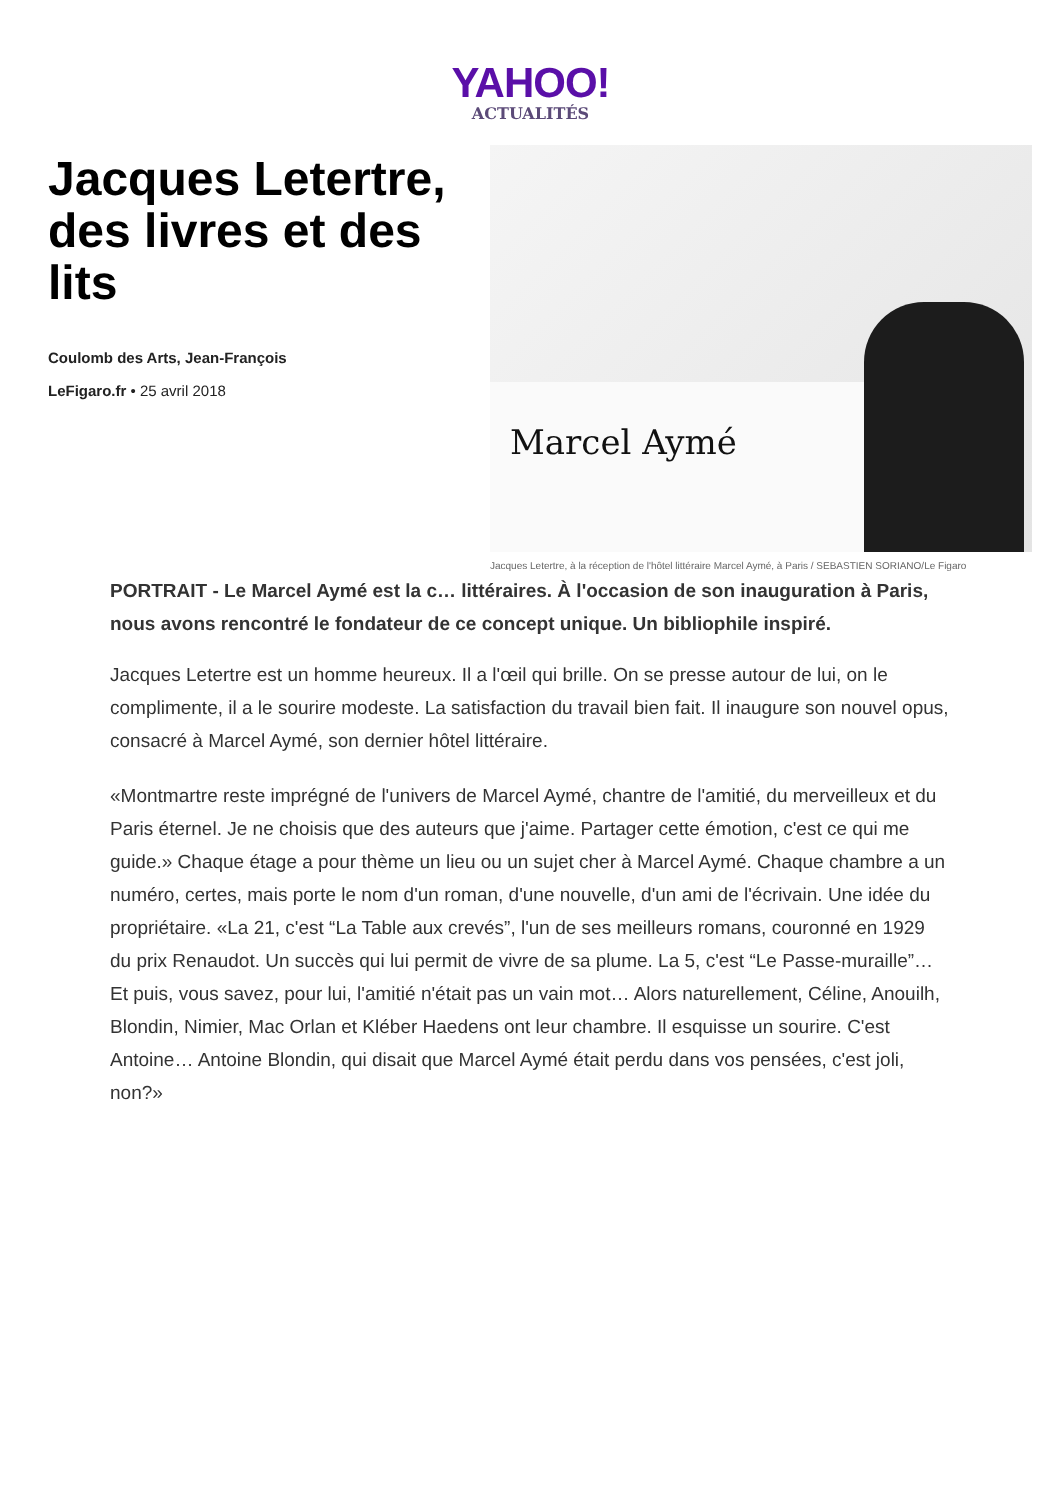YAHOO!
ACTUALITÉS
Jacques Letertre, des livres et des lits
Coulomb des Arts, Jean-François
LeFigaro.fr • 25 avril 2018
Marcel Aymé
Jacques Letertre, à la réception de l'hôtel littéraire Marcel Aymé, à Paris / SEBASTIEN SORIANO/Le Figaro
PORTRAIT - Le Marcel Aymé est la c… littéraires. À l'occasion de son inauguration à Paris, nous avons rencontré le fondateur de ce concept unique. Un bibliophile inspiré.
Jacques Letertre est un homme heureux. Il a l'œil qui brille. On se presse autour de lui, on le complimente, il a le sourire modeste. La satisfaction du travail bien fait. Il inaugure son nouvel opus, consacré à Marcel Aymé, son dernier hôtel littéraire.
«Montmartre reste imprégné de l'univers de Marcel Aymé, chantre de l'amitié, du merveilleux et du Paris éternel. Je ne choisis que des auteurs que j'aime. Partager cette émotion, c'est ce qui me guide.» Chaque étage a pour thème un lieu ou un sujet cher à Marcel Aymé. Chaque chambre a un numéro, certes, mais porte le nom d'un roman, d'une nouvelle, d'un ami de l'écrivain. Une idée du propriétaire. «La 21, c'est “La Table aux crevés”, l'un de ses meilleurs romans, couronné en 1929 du prix Renaudot. Un succès qui lui permit de vivre de sa plume. La 5, c'est “Le Passe-muraille”… Et puis, vous savez, pour lui, l'amitié n'était pas un vain mot… Alors naturellement, Céline, Anouilh, Blondin, Nimier, Mac Orlan et Kléber Haedens ont leur chambre. Il esquisse un sourire. C'est Antoine… Antoine Blondin, qui disait que Marcel Aymé était perdu dans vos pensées, c'est joli, non?»